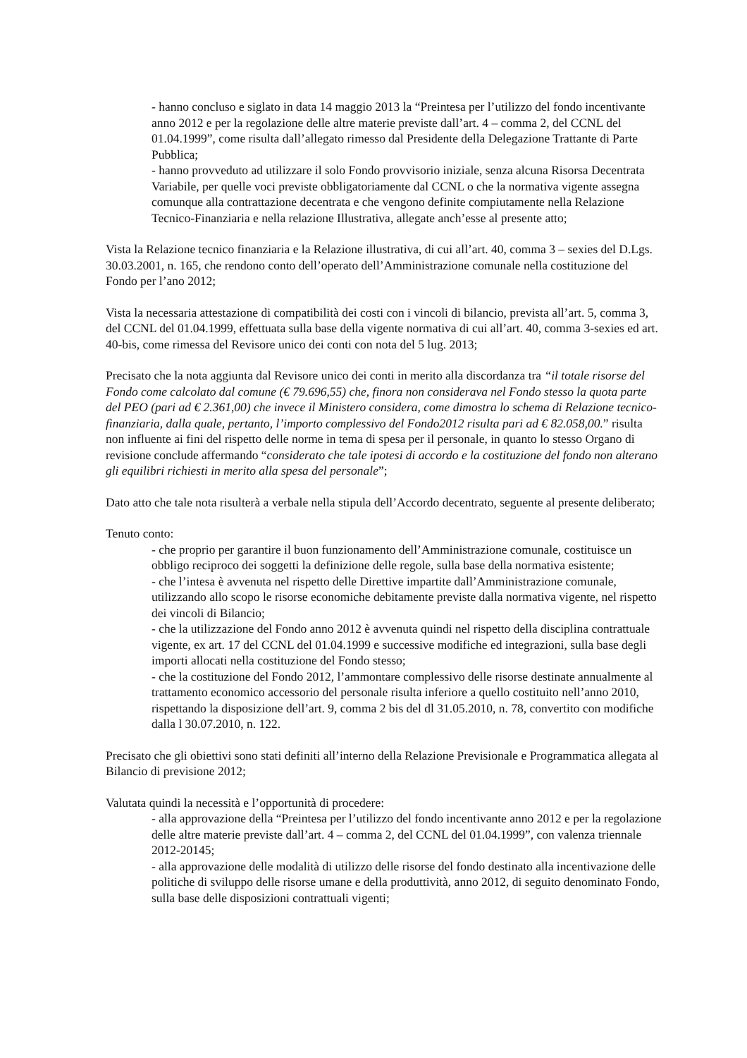- hanno concluso e siglato in data 14 maggio 2013 la “Preintesa per l’utilizzo del fondo incentivante anno 2012 e per la regolazione delle altre materie previste dall’art. 4 – comma 2, del CCNL del 01.04.1999”, come risulta dall’allegato rimesso dal Presidente della Delegazione Trattante di Parte Pubblica;
- hanno provveduto ad utilizzare il solo Fondo provvisorio iniziale, senza alcuna Risorsa Decentrata Variabile, per quelle voci previste obbligatoriamente dal CCNL o che la normativa vigente assegna comunque alla contrattazione decentrata e che vengono definite compiutamente nella Relazione Tecnico-Finanziaria e nella relazione Illustrativa, allegate anch’esse al presente atto;
Vista la Relazione tecnico finanziaria e la Relazione illustrativa, di cui all’art. 40, comma 3 – sexies del D.Lgs. 30.03.2001, n. 165, che rendono conto dell’operato dell’Amministrazione comunale nella costituzione del Fondo per l’ano 2012;
Vista la necessaria attestazione di compatibilità dei costi con i vincoli di bilancio, prevista all’art. 5, comma 3, del CCNL del 01.04.1999, effettuata sulla base della vigente normativa di cui all’art. 40, comma 3-sexies ed art. 40-bis, come rimessa del Revisore unico dei conti con nota del 5 lug. 2013;
Precisato che la nota aggiunta dal Revisore unico dei conti in merito alla discordanza tra “il totale risorse del Fondo come calcolato dal comune (€ 79.696,55) che, finora non considerava nel Fondo stesso la quota parte del PEO (pari ad € 2.361,00) che invece il Ministero considera, come dimostra lo schema di Relazione tecnico-finanziaria, dalla quale, pertanto, l’importo complessivo del Fondo2012 risulta pari ad € 82.058,00.” risulta non influente ai fini del rispetto delle norme in tema di spesa per il personale, in quanto lo stesso Organo di revisione conclude affermando “considerato che tale ipotesi di accordo e la costituzione del fondo non alterano gli equilibri richiesti in merito alla spesa del personale”;
Dato atto che tale nota risulterà a verbale nella stipula dell’Accordo decentrato, seguente al presente deliberato;
Tenuto conto:
- che proprio per garantire il buon funzionamento dell’Amministrazione comunale, costituisce un obbligo reciproco dei soggetti la definizione delle regole, sulla base della normativa esistente;
- che l’intesa è avvenuta nel rispetto delle Direttive impartite dall’Amministrazione comunale, utilizzando allo scopo le risorse economiche debitamente previste dalla normativa vigente, nel rispetto dei vincoli di Bilancio;
- che la utilizzazione del Fondo anno 2012 è avvenuta quindi nel rispetto della disciplina contrattuale vigente, ex art. 17 del CCNL del 01.04.1999 e successive modifiche ed integrazioni, sulla base degli importi allocati nella costituzione del Fondo stesso;
- che la costituzione del Fondo 2012, l’ammontare complessivo delle risorse destinate annualmente al trattamento economico accessorio del personale risulta inferiore a quello costituito nell’anno 2010, rispettando la disposizione dell’art. 9, comma 2 bis del dl 31.05.2010, n. 78, convertito con modifiche dalla l 30.07.2010, n. 122.
Precisato che gli obiettivi sono stati definiti all’interno della Relazione Previsionale e Programmatica allegata al Bilancio di previsione 2012;
Valutata quindi la necessità e l’opportunità di procedere:
- alla approvazione della “Preintesa per l’utilizzo del fondo incentivante anno 2012 e per la regolazione delle altre materie previste dall’art. 4 – comma 2, del CCNL del 01.04.1999”, con valenza triennale 2012-20145;
- alla approvazione delle modalità di utilizzo delle risorse del fondo destinato alla incentivazione delle politiche di sviluppo delle risorse umane e della produttività, anno 2012, di seguito denominato Fondo, sulla base delle disposizioni contrattuali vigenti;